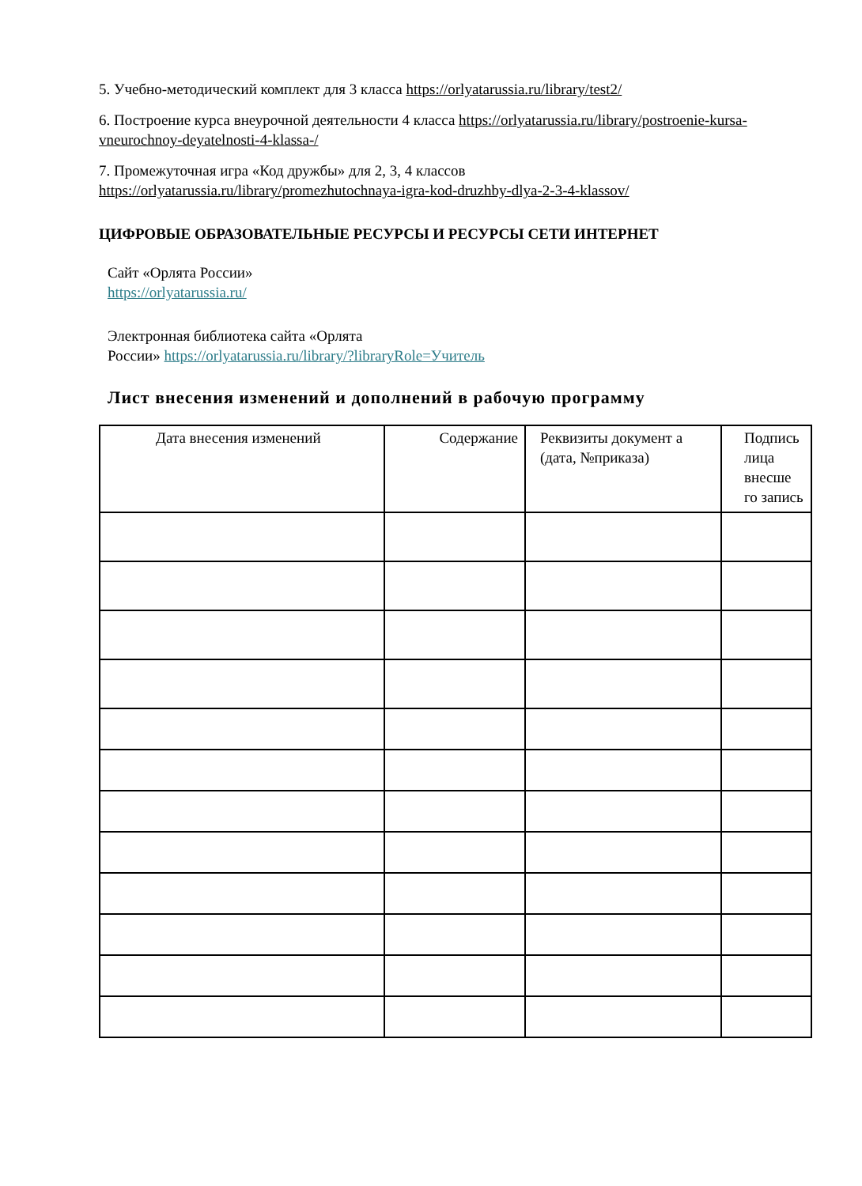5. Учебно-методический комплект для 3 класса https://orlyatarussia.ru/library/test2/
6. Построение курса внеурочной деятельности 4 класса https://orlyatarussia.ru/library/postroenie-kursa-vneurochnoy-deyatelnosti-4-klassa-/
7. Промежуточная игра «Код дружбы» для 2, 3, 4 классов
https://orlyatarussia.ru/library/promezhutochnaya-igra-kod-druzhby-dlya-2-3-4-klassov/
ЦИФРОВЫЕ ОБРАЗОВАТЕЛЬНЫЕ РЕСУРСЫ И РЕСУРСЫ СЕТИ ИНТЕРНЕТ
Сайт «Орлята России»
https://orlyatarussia.ru/
Электронная библиотека сайта «Орлята
России» https://orlyatarussia.ru/library/?libraryRole=Учитель
Лист внесения изменений и дополнений в рабочую программу
| Дата внесения изменений | Содержание | Реквизиты документ а (дата, №приказа) | Подпись лица внесше го запись |
| --- | --- | --- | --- |